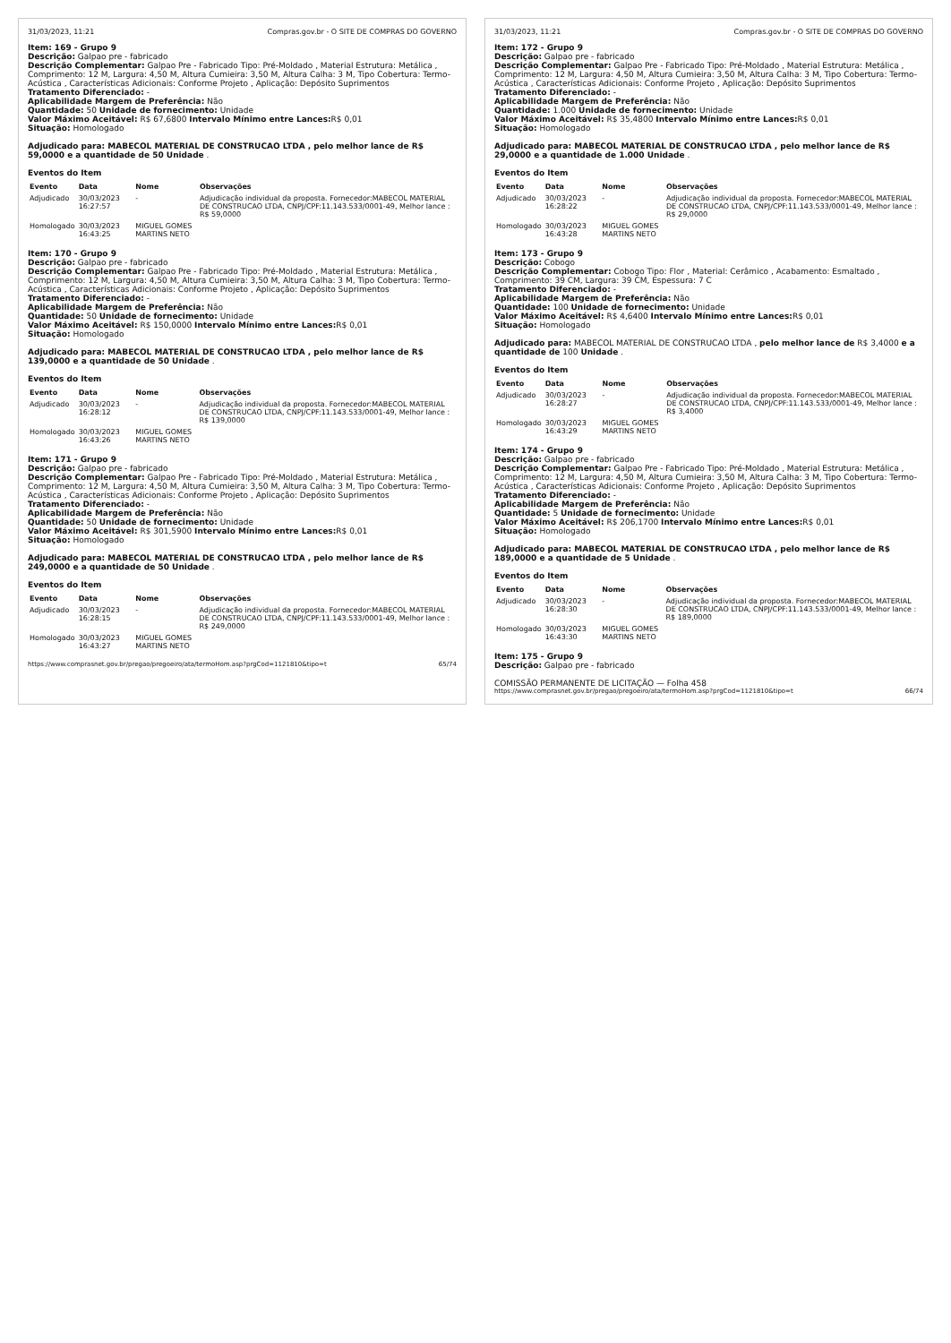31/03/2023, 11:21 Compras.gov.br - O SITE DE COMPRAS DO GOVERNO
Item: 169 - Grupo 9
Descrição: Galpao pre - fabricado
Descrição Complementar: Galpao Pre - Fabricado Tipo: Pré-Moldado , Material Estrutura: Metálica , Comprimento: 12 M, Largura: 4,50 M, Altura Cumieira: 3,50 M, Altura Calha: 3 M, Tipo Cobertura: Termo-Acústica , Características Adicionais: Conforme Projeto , Aplicação: Depósito Suprimentos
Tratamento Diferenciado: -
Aplicabilidade Margem de Preferência: Não
Quantidade: 50 Unidade de fornecimento: Unidade
Valor Máximo Aceitável: R$ 67,6800 Intervalo Mínimo entre Lances: R$ 0,01
Situação: Homologado
Adjudicado para: MABECOL MATERIAL DE CONSTRUCAO LTDA , pelo melhor lance de R$ 59,0000 e a quantidade de 50 Unidade .
Eventos do Item
| Evento | Data | Nome | Observações |
| --- | --- | --- | --- |
| Adjudicado | 30/03/2023 16:27:57 | - | Adjudicação individual da proposta. Fornecedor:MABECOL MATERIAL DE CONSTRUCAO LTDA, CNPJ/CPF:11.143.533/0001-49, Melhor lance : R$ 59,0000 |
| Homologado | 30/03/2023 16:43:25 | MIGUEL GOMES MARTINS NETO | |
Item: 170 - Grupo 9
Descrição: Galpao pre - fabricado
Descrição Complementar: Galpao Pre - Fabricado Tipo: Pré-Moldado , Material Estrutura: Metálica , Comprimento: 12 M, Largura: 4,50 M, Altura Cumieira: 3,50 M, Altura Calha: 3 M, Tipo Cobertura: Termo-Acústica , Características Adicionais: Conforme Projeto , Aplicação: Depósito Suprimentos
Tratamento Diferenciado: -
Aplicabilidade Margem de Preferência: Não
Quantidade: 50 Unidade de fornecimento: Unidade
Valor Máximo Aceitável: R$ 150,0000 Intervalo Mínimo entre Lances: R$ 0,01
Situação: Homologado
Adjudicado para: MABECOL MATERIAL DE CONSTRUCAO LTDA , pelo melhor lance de R$ 139,0000 e a quantidade de 50 Unidade .
Eventos do Item
| Evento | Data | Nome | Observações |
| --- | --- | --- | --- |
| Adjudicado | 30/03/2023 16:28:12 | - | Adjudicação individual da proposta. Fornecedor:MABECOL MATERIAL DE CONSTRUCAO LTDA, CNPJ/CPF:11.143.533/0001-49, Melhor lance : R$ 139,0000 |
| Homologado | 30/03/2023 16:43:26 | MIGUEL GOMES MARTINS NETO | |
Item: 171 - Grupo 9
Descrição: Galpao pre - fabricado
Descrição Complementar: Galpao Pre - Fabricado Tipo: Pré-Moldado , Material Estrutura: Metálica , Comprimento: 12 M, Largura: 4,50 M, Altura Cumieira: 3,50 M, Altura Calha: 3 M, Tipo Cobertura: Termo-Acústica , Características Adicionais: Conforme Projeto , Aplicação: Depósito Suprimentos
Tratamento Diferenciado: -
Aplicabilidade Margem de Preferência: Não
Quantidade: 50 Unidade de fornecimento: Unidade
Valor Máximo Aceitável: R$ 301,5900 Intervalo Mínimo entre Lances: R$ 0,01
Situação: Homologado
Adjudicado para: MABECOL MATERIAL DE CONSTRUCAO LTDA , pelo melhor lance de R$ 249,0000 e a quantidade de 50 Unidade .
Eventos do Item
| Evento | Data | Nome | Observações |
| --- | --- | --- | --- |
| Adjudicado | 30/03/2023 16:28:15 | - | Adjudicação individual da proposta. Fornecedor:MABECOL MATERIAL DE CONSTRUCAO LTDA, CNPJ/CPF:11.143.533/0001-49, Melhor lance : R$ 249,0000 |
| Homologado | 30/03/2023 16:43:27 | MIGUEL GOMES MARTINS NETO | |
https://www.comprasnet.gov.br/pregao/pregoeiro/ata/termoHom.asp?prgCod=1121810&tipo=t 65/74
31/03/2023, 11:21 Compras.gov.br - O SITE DE COMPRAS DO GOVERNO
Item: 172 - Grupo 9
Descrição: Galpao pre - fabricado
Descrição Complementar: Galpao Pre - Fabricado Tipo: Pré-Moldado , Material Estrutura: Metálica , Comprimento: 12 M, Largura: 4,50 M, Altura Cumieira: 3,50 M, Altura Calha: 3 M, Tipo Cobertura: Termo-Acústica , Características Adicionais: Conforme Projeto , Aplicação: Depósito Suprimentos
Tratamento Diferenciado: -
Aplicabilidade Margem de Preferência: Não
Quantidade: 1.000 Unidade de fornecimento: Unidade
Valor Máximo Aceitável: R$ 35,4800 Intervalo Mínimo entre Lances: R$ 0,01
Situação: Homologado
Adjudicado para: MABECOL MATERIAL DE CONSTRUCAO LTDA , pelo melhor lance de R$ 29,0000 e a quantidade de 1.000 Unidade .
Eventos do Item
| Evento | Data | Nome | Observações |
| --- | --- | --- | --- |
| Adjudicado | 30/03/2023 16:28:22 | - | Adjudicação individual da proposta. Fornecedor:MABECOL MATERIAL DE CONSTRUCAO LTDA, CNPJ/CPF:11.143.533/0001-49, Melhor lance : R$ 29,0000 |
| Homologado | 30/03/2023 16:43:28 | MIGUEL GOMES MARTINS NETO | |
Item: 173 - Grupo 9
Descrição: Cobogo
Descrição Complementar: Cobogo Tipo: Flor , Material: Cerâmico , Acabamento: Esmaltado , Comprimento: 39 CM, Largura: 39 CM, Espessura: 7 C
Tratamento Diferenciado: -
Aplicabilidade Margem de Preferência: Não
Quantidade: 100 Unidade de fornecimento: Unidade
Valor Máximo Aceitável: R$ 4,6400 Intervalo Mínimo entre Lances: R$ 0,01
Situação: Homologado
Adjudicado para: MABECOL MATERIAL DE CONSTRUCAO LTDA , pelo melhor lance de R$ 3,4000 e a quantidade de 100 Unidade .
Eventos do Item
| Evento | Data | Nome | Observações |
| --- | --- | --- | --- |
| Adjudicado | 30/03/2023 16:28:27 | - | Adjudicação individual da proposta. Fornecedor:MABECOL MATERIAL DE CONSTRUCAO LTDA, CNPJ/CPF:11.143.533/0001-49, Melhor lance : R$ 3,4000 |
| Homologado | 30/03/2023 16:43:29 | MIGUEL GOMES MARTINS NETO | |
Item: 174 - Grupo 9
Descrição: Galpao pre - fabricado
Descrição Complementar: Galpao Pre - Fabricado Tipo: Pré-Moldado , Material Estrutura: Metálica , Comprimento: 12 M, Largura: 4,50 M, Altura Cumieira: 3,50 M, Altura Calha: 3 M, Tipo Cobertura: Termo-Acústica , Características Adicionais: Conforme Projeto , Aplicação: Depósito Suprimentos
Tratamento Diferenciado: -
Aplicabilidade Margem de Preferência: Não
Quantidade: 5 Unidade de fornecimento: Unidade
Valor Máximo Aceitável: R$ 206,1700 Intervalo Mínimo entre Lances: R$ 0,01
Situação: Homologado
Adjudicado para: MABECOL MATERIAL DE CONSTRUCAO LTDA , pelo melhor lance de R$ 189,0000 e a quantidade de 5 Unidade .
Eventos do Item
| Evento | Data | Nome | Observações |
| --- | --- | --- | --- |
| Adjudicado | 30/03/2023 16:28:30 | - | Adjudicação individual da proposta. Fornecedor:MABECOL MATERIAL DE CONSTRUCAO LTDA, CNPJ/CPF:11.143.533/0001-49, Melhor lance : R$ 189,0000 |
| Homologado | 30/03/2023 16:43:30 | MIGUEL GOMES MARTINS NETO | |
Item: 175 - Grupo 9
Descrição: Galpao pre - fabricado
COMISSÃO PERMANENTE DE LICITAÇÃO — Folha 458
https://www.comprasnet.gov.br/pregao/pregoeiro/ata/termoHom.asp?prgCod=1121810&tipo=t 66/74